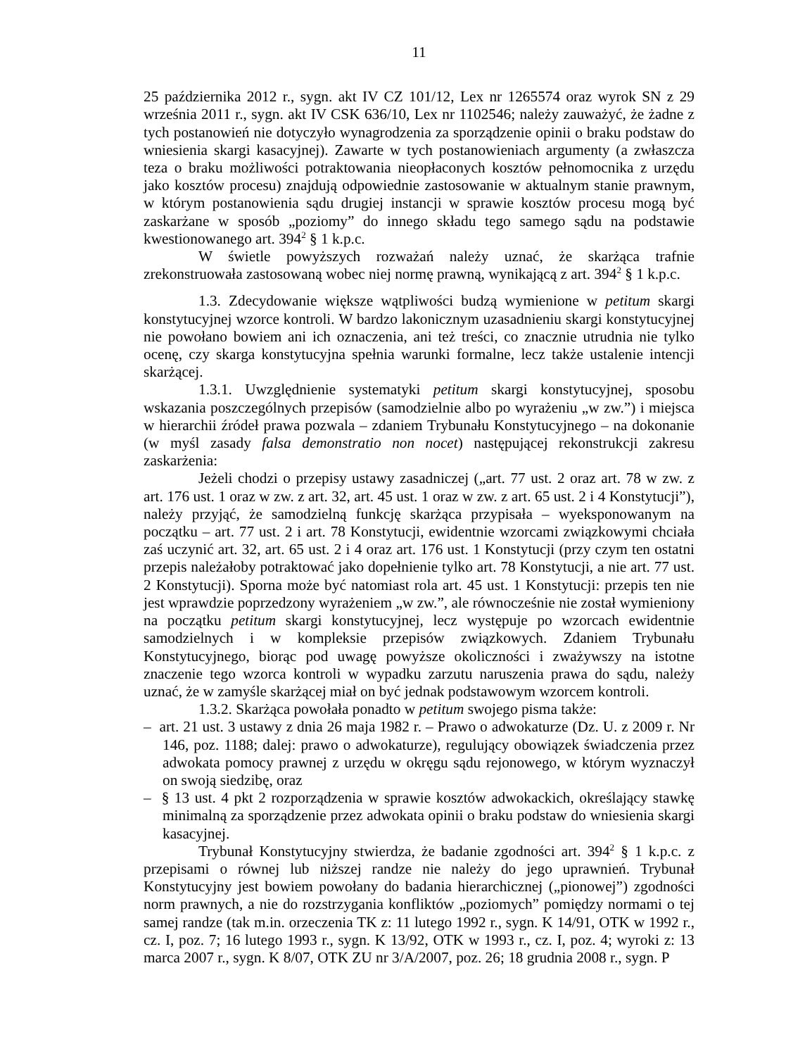11
25 października 2012 r., sygn. akt IV CZ 101/12, Lex nr 1265574 oraz wyrok SN z 29 września 2011 r., sygn. akt IV CSK 636/10, Lex nr 1102546; należy zauważyć, że żadne z tych postanowień nie dotyczyło wynagrodzenia za sporządzenie opinii o braku podstaw do wniesienia skargi kasacyjnej). Zawarte w tych postanowieniach argumenty (a zwłaszcza teza o braku możliwości potraktowania nieopłaconych kosztów pełnomocnika z urzędu jako kosztów procesu) znajdują odpowiednie zastosowanie w aktualnym stanie prawnym, w którym postanowienia sądu drugiej instancji w sprawie kosztów procesu mogą być zaskarżane w sposób „poziomy” do innego składu tego samego sądu na podstawie kwestionowanego art. 394<sup>2</sup> § 1 k.p.c.
W świetle powyższych rozważań należy uznać, że skarżąca trafnie zrekonstruowała zastosowaną wobec niej normę prawną, wynikającą z art. 394<sup>2</sup> § 1 k.p.c.
1.3. Zdecydowanie większe wątpliwości budzą wymienione w petitum skargi konstytucyjnej wzorce kontroli. W bardzo lakonicznym uzasadnieniu skargi konstytucyjnej nie powołano bowiem ani ich oznaczenia, ani też treści, co znacznie utrudnia nie tylko ocenę, czy skarga konstytucyjna spełnia warunki formalne, lecz także ustalenie intencji skarżącej.
1.3.1. Uwzględnienie systematyki petitum skargi konstytucyjnej, sposobu wskazania poszczególnych przepisów (samodzielnie albo po wyrażeniu „w zw.”) i miejsca w hierarchii źródeł prawa pozwala – zdaniem Trybunału Konstytucyjnego – na dokonanie (w myśl zasady falsa demonstratio non nocet) następującej rekonstrukcji zakresu zaskarżenia:
Jeżeli chodzi o przepisy ustawy zasadniczej („art. 77 ust. 2 oraz art. 78 w zw. z art. 176 ust. 1 oraz w zw. z art. 32, art. 45 ust. 1 oraz w zw. z art. 65 ust. 2 i 4 Konstytucji”), należy przyjąć, że samodzielną funkcję skarżąca przypisała – wyeksponowanym na początku – art. 77 ust. 2 i art. 78 Konstytucji, ewidentnie wzorcami związkowymi chciała zaś uczynić art. 32, art. 65 ust. 2 i 4 oraz art. 176 ust. 1 Konstytucji (przy czym ten ostatni przepis należałoby potraktować jako dopełnienie tylko art. 78 Konstytucji, a nie art. 77 ust. 2 Konstytucji). Sporna może być natomiast rola art. 45 ust. 1 Konstytucji: przepis ten nie jest wprawdzie poprzedzony wyrażeniem „w zw.”, ale równocześnie nie został wymieniony na początku petitum skargi konstytucyjnej, lecz występuje po wzorcach ewidentnie samodzielnych i w kompleksie przepisów związkowych. Zdaniem Trybunału Konstytucyjnego, biorąc pod uwagę powyższe okoliczności i zważywszy na istotne znaczenie tego wzorca kontroli w wypadku zarzutu naruszenia prawa do sądu, należy uznać, że w zamyśle skarżącej miał on być jednak podstawowym wzorcem kontroli.
1.3.2. Skarżąca powołała ponadto w petitum swojego pisma także:
– art. 21 ust. 3 ustawy z dnia 26 maja 1982 r. – Prawo o adwokaturze (Dz. U. z 2009 r. Nr 146, poz. 1188; dalej: prawo o adwokaturze), regulujący obowiązek świadczenia przez adwokata pomocy prawnej z urzędu w okręgu sądu rejonowego, w którym wyznaczył on swoją siedzibę, oraz
– § 13 ust. 4 pkt 2 rozporządzenia w sprawie kosztów adwokackich, określający stawkę minimalną za sporządzenie przez adwokata opinii o braku podstaw do wniesienia skargi kasacyjnej.
Trybunał Konstytucyjny stwierdza, że badanie zgodności art. 394<sup>2</sup> § 1 k.p.c. z przepisami o równej lub niższej randze nie należy do jego uprawnień. Trybunał Konstytucyjny jest bowiem powołany do badania hierarchicznej („pionowej”) zgodności norm prawnych, a nie do rozstrzygania konfliktów „poziomych” pomiędzy normami o tej samej randze (tak m.in. orzeczenia TK z: 11 lutego 1992 r., sygn. K 14/91, OTK w 1992 r., cz. I, poz. 7; 16 lutego 1993 r., sygn. K 13/92, OTK w 1993 r., cz. I, poz. 4; wyroki z: 13 marca 2007 r., sygn. K 8/07, OTK ZU nr 3/A/2007, poz. 26; 18 grudnia 2008 r., sygn. P